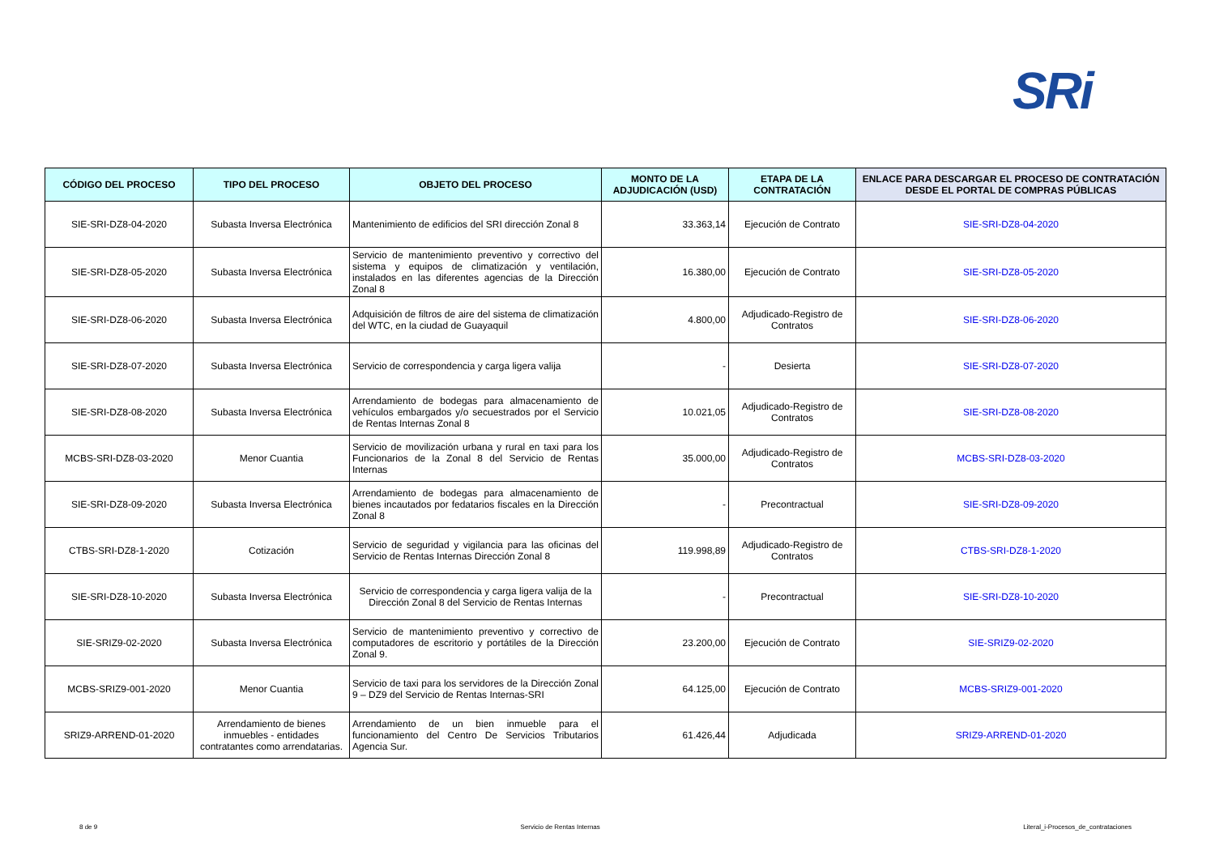SRi
| CÓDIGO DEL PROCESO | TIPO DEL PROCESO | OBJETO DEL PROCESO | MONTO DE LA ADJUDICACIÓN (USD) | ETAPA DE LA CONTRATACIÓN | ENLACE PARA DESCARGAR EL PROCESO DE CONTRATACIÓN DESDE EL PORTAL DE COMPRAS PÚBLICAS |
| --- | --- | --- | --- | --- | --- |
| SIE-SRI-DZ8-04-2020 | Subasta Inversa Electrónica | Mantenimiento de edificios del SRI dirección Zonal 8 | 33.363,14 | Ejecución de Contrato | SIE-SRI-DZ8-04-2020 |
| SIE-SRI-DZ8-05-2020 | Subasta Inversa Electrónica | Servicio de mantenimiento preventivo y correctivo del sistema y equipos de climatización y ventilación, instalados en las diferentes agencias de la Dirección Zonal 8 | 16.380,00 | Ejecución de Contrato | SIE-SRI-DZ8-05-2020 |
| SIE-SRI-DZ8-06-2020 | Subasta Inversa Electrónica | Adquisición de filtros de aire del sistema de climatización del WTC, en la ciudad de Guayaquil | 4.800,00 | Adjudicado-Registro de Contratos | SIE-SRI-DZ8-06-2020 |
| SIE-SRI-DZ8-07-2020 | Subasta Inversa Electrónica | Servicio de correspondencia y carga ligera valija | - | Desierta | SIE-SRI-DZ8-07-2020 |
| SIE-SRI-DZ8-08-2020 | Subasta Inversa Electrónica | Arrendamiento de bodegas para almacenamiento de vehículos embargados y/o secuestrados por el Servicio de Rentas Internas Zonal 8 | 10.021,05 | Adjudicado-Registro de Contratos | SIE-SRI-DZ8-08-2020 |
| MCBS-SRI-DZ8-03-2020 | Menor Cuantia | Servicio de movilización urbana y rural en taxi para los Funcionarios de la Zonal 8 del Servicio de Rentas Internas | 35.000,00 | Adjudicado-Registro de Contratos | MCBS-SRI-DZ8-03-2020 |
| SIE-SRI-DZ8-09-2020 | Subasta Inversa Electrónica | Arrendamiento de bodegas para almacenamiento de bienes incautados por fedatarios fiscales en la Dirección Zonal 8 | - | Precontractual | SIE-SRI-DZ8-09-2020 |
| CTBS-SRI-DZ8-1-2020 | Cotización | Servicio de seguridad y vigilancia para las oficinas del Servicio de Rentas Internas Dirección Zonal 8 | 119.998,89 | Adjudicado-Registro de Contratos | CTBS-SRI-DZ8-1-2020 |
| SIE-SRI-DZ8-10-2020 | Subasta Inversa Electrónica | Servicio de correspondencia y carga ligera valija de la Dirección Zonal 8 del Servicio de Rentas Internas | - | Precontractual | SIE-SRI-DZ8-10-2020 |
| SIE-SRIZ9-02-2020 | Subasta Inversa Electrónica | Servicio de mantenimiento preventivo y correctivo de computadores de escritorio y portátiles de la Dirección Zonal 9. | 23.200,00 | Ejecución de Contrato | SIE-SRIZ9-02-2020 |
| MCBS-SRIZ9-001-2020 | Menor Cuantia | Servicio de taxi para los servidores de la Dirección Zonal 9 – DZ9 del Servicio de Rentas Internas-SRI | 64.125,00 | Ejecución de Contrato | MCBS-SRIZ9-001-2020 |
| SRIZ9-ARREND-01-2020 | Arrendamiento de bienes inmuebles - entidades contratantes como arrendatarias. | Arrendamiento de un bien inmueble para el funcionamiento del Centro De Servicios Tributarios Agencia Sur. | 61.426,44 | Adjudicada | SRIZ9-ARREND-01-2020 |
8 de 9 Servicio de Rentas Internas Literal_i-Procesos_de_contrataciones